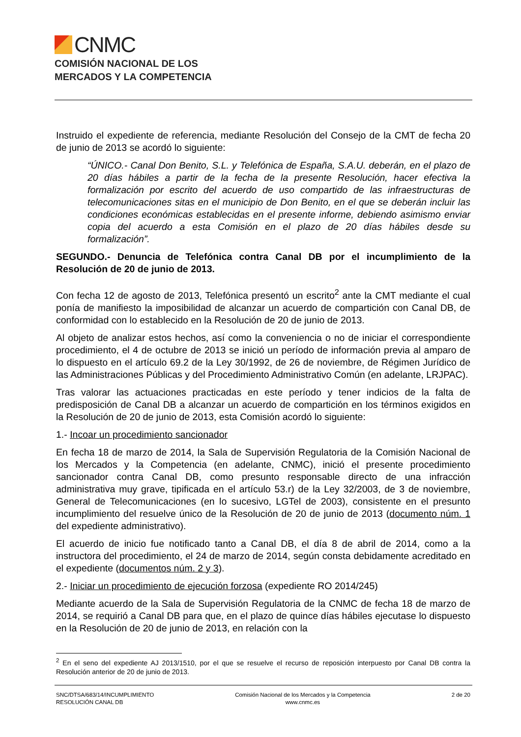CNMC
COMISIÓN NACIONAL DE LOS
MERCADOS Y LA COMPETENCIA
Instruido el expediente de referencia, mediante Resolución del Consejo de la CMT de fecha 20 de junio de 2013 se acordó lo siguiente:
“ÚNICO.- Canal Don Benito, S.L. y Telefónica de España, S.A.U. deberán, en el plazo de 20 días hábiles a partir de la fecha de la presente Resolución, hacer efectiva la formalización por escrito del acuerdo de uso compartido de las infraestructuras de telecomunicaciones sitas en el municipio de Don Benito, en el que se deberán incluir las condiciones económicas establecidas en el presente informe, debiendo asimismo enviar copia del acuerdo a esta Comisión en el plazo de 20 días hábiles desde su formalización”.
SEGUNDO.- Denuncia de Telefónica contra Canal DB por el incumplimiento de la Resolución de 20 de junio de 2013.
Con fecha 12 de agosto de 2013, Telefónica presentó un escrito<sup>2</sup> ante la CMT mediante el cual ponía de manifiesto la imposibilidad de alcanzar un acuerdo de compartición con Canal DB, de conformidad con lo establecido en la Resolución de 20 de junio de 2013.
Al objeto de analizar estos hechos, así como la conveniencia o no de iniciar el correspondiente procedimiento, el 4 de octubre de 2013 se inició un período de información previa al amparo de lo dispuesto en el artículo 69.2 de la Ley 30/1992, de 26 de noviembre, de Régimen Jurídico de las Administraciones Públicas y del Procedimiento Administrativo Común (en adelante, LRJPAC).
Tras valorar las actuaciones practicadas en este período y tener indicios de la falta de predisposición de Canal DB a alcanzar un acuerdo de compartición en los términos exigidos en la Resolución de 20 de junio de 2013, esta Comisión acordó lo siguiente:
1.- Incoar un procedimiento sancionador
En fecha 18 de marzo de 2014, la Sala de Supervisión Regulatoria de la Comisión Nacional de los Mercados y la Competencia (en adelante, CNMC), inició el presente procedimiento sancionador contra Canal DB, como presunto responsable directo de una infracción administrativa muy grave, tipificada en el artículo 53.r) de la Ley 32/2003, de 3 de noviembre, General de Telecomunicaciones (en lo sucesivo, LGTel de 2003), consistente en el presunto incumplimiento del resuelve único de la Resolución de 20 de junio de 2013 (documento núm. 1 del expediente administrativo).
El acuerdo de inicio fue notificado tanto a Canal DB, el día 8 de abril de 2014, como a la instructora del procedimiento, el 24 de marzo de 2014, según consta debidamente acreditado en el expediente (documentos núm. 2 y 3).
2.- Iniciar un procedimiento de ejecución forzosa (expediente RO 2014/245)
Mediante acuerdo de la Sala de Supervisión Regulatoria de la CNMC de fecha 18 de marzo de 2014, se requirió a Canal DB para que, en el plazo de quince días hábiles ejecutase lo dispuesto en la Resolución de 20 de junio de 2013, en relación con la
<sup>2</sup> En el seno del expediente AJ 2013/1510, por el que se resuelve el recurso de reposición interpuesto por Canal DB contra la Resolución anterior de 20 de junio de 2013.
SNC/DTSA/683/14/INCUMPLIMIENTO
RESOLUCIÓN CANAL DB
Comisión Nacional de los Mercados y la Competencia
www.cnmc.es
2 de 20